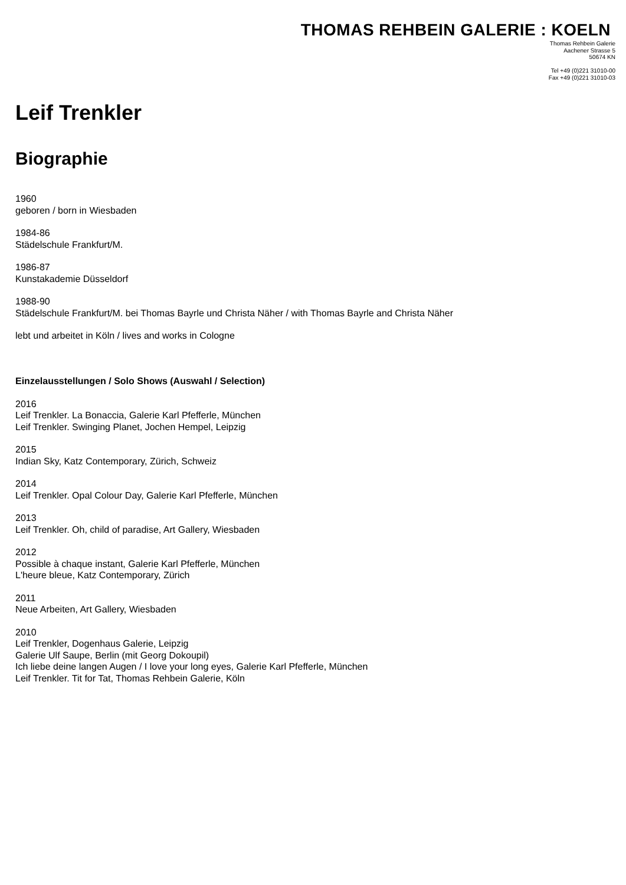THOMAS REHBEIN GALERIE : KOELN
Thomas Rehbein Galerie
Aachener Strasse 5
50674 KN
Tel +49 (0)221 31010-00
Fax +49 (0)221 31010-03
Leif Trenkler
Biographie
1960
geboren / born in Wiesbaden
1984-86
Städelschule Frankfurt/M.
1986-87
Kunstakademie Düsseldorf
1988-90
Städelschule Frankfurt/M. bei Thomas Bayrle und Christa Näher / with Thomas Bayrle and Christa Näher
lebt und arbeitet in Köln / lives and works in Cologne
Einzelausstellungen / Solo Shows (Auswahl / Selection)
2016
Leif Trenkler. La Bonaccia, Galerie Karl Pfefferle, München
Leif Trenkler. Swinging Planet, Jochen Hempel, Leipzig
2015
Indian Sky, Katz Contemporary, Zürich, Schweiz
2014
Leif Trenkler. Opal Colour Day, Galerie Karl Pfefferle, München
2013
Leif Trenkler. Oh, child of paradise, Art Gallery, Wiesbaden
2012
Possible à chaque instant, Galerie Karl Pfefferle, München
L'heure bleue, Katz Contemporary, Zürich
2011
Neue Arbeiten, Art Gallery, Wiesbaden
2010
Leif Trenkler, Dogenhaus Galerie, Leipzig
Galerie Ulf Saupe, Berlin (mit Georg Dokoupil)
Ich liebe deine langen Augen / I love your long eyes, Galerie Karl Pfefferle, München
Leif Trenkler. Tit for Tat, Thomas Rehbein Galerie, Köln